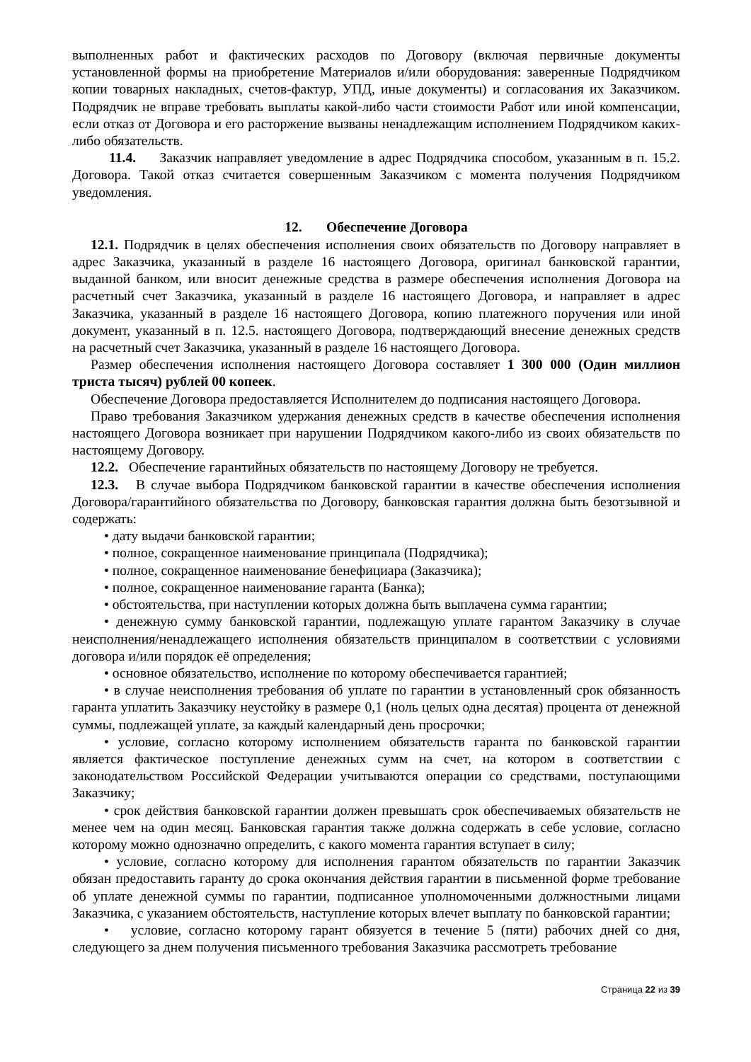выполненных работ и фактических расходов по Договору (включая первичные документы установленной формы на приобретение Материалов и/или оборудования: заверенные Подрядчиком копии товарных накладных, счетов-фактур, УПД, иные документы) и согласования их Заказчиком. Подрядчик не вправе требовать выплаты какой-либо части стоимости Работ или иной компенсации, если отказ от Договора и его расторжение вызваны ненадлежащим исполнением Подрядчиком каких-либо обязательств.
11.4. Заказчик направляет уведомление в адрес Подрядчика способом, указанным в п. 15.2. Договора. Такой отказ считается совершенным Заказчиком с момента получения Подрядчиком уведомления.
12. Обеспечение Договора
12.1. Подрядчик в целях обеспечения исполнения своих обязательств по Договору направляет в адрес Заказчика, указанный в разделе 16 настоящего Договора, оригинал банковской гарантии, выданной банком, или вносит денежные средства в размере обеспечения исполнения Договора на расчетный счет Заказчика, указанный в разделе 16 настоящего Договора, и направляет в адрес Заказчика, указанный в разделе 16 настоящего Договора, копию платежного поручения или иной документ, указанный в п. 12.5. настоящего Договора, подтверждающий внесение денежных средств на расчетный счет Заказчика, указанный в разделе 16 настоящего Договора.
Размер обеспечения исполнения настоящего Договора составляет 1 300 000 (Один миллион триста тысяч) рублей 00 копеек.
Обеспечение Договора предоставляется Исполнителем до подписания настоящего Договора.
Право требования Заказчиком удержания денежных средств в качестве обеспечения исполнения настоящего Договора возникает при нарушении Подрядчиком какого-либо из своих обязательств по настоящему Договору.
12.2. Обеспечение гарантийных обязательств по настоящему Договору не требуется.
12.3. В случае выбора Подрядчиком банковской гарантии в качестве обеспечения исполнения Договора/гарантийного обязательства по Договору, банковская гарантия должна быть безотзывной и содержать:
• дату выдачи банковской гарантии;
• полное, сокращенное наименование принципала (Подрядчика);
• полное, сокращенное наименование бенефициара (Заказчика);
• полное, сокращенное наименование гаранта (Банка);
• обстоятельства, при наступлении которых должна быть выплачена сумма гарантии;
• денежную сумму банковской гарантии, подлежащую уплате гарантом Заказчику в случае неисполнения/ненадлежащего исполнения обязательств принципалом в соответствии с условиями договора и/или порядок её определения;
• основное обязательство, исполнение по которому обеспечивается гарантией;
• в случае неисполнения требования об уплате по гарантии в установленный срок обязанность гаранта уплатить Заказчику неустойку в размере 0,1 (ноль целых одна десятая) процента от денежной суммы, подлежащей уплате, за каждый календарный день просрочки;
• условие, согласно которому исполнением обязательств гаранта по банковской гарантии является фактическое поступление денежных сумм на счет, на котором в соответствии с законодательством Российской Федерации учитываются операции со средствами, поступающими Заказчику;
• срок действия банковской гарантии должен превышать срок обеспечиваемых обязательств не менее чем на один месяц. Банковская гарантия также должна содержать в себе условие, согласно которому можно однозначно определить, с какого момента гарантия вступает в силу;
• условие, согласно которому для исполнения гарантом обязательств по гарантии Заказчик обязан предоставить гаранту до срока окончания действия гарантии в письменной форме требование об уплате денежной суммы по гарантии, подписанное уполномоченными должностными лицами Заказчика, с указанием обстоятельств, наступление которых влечет выплату по банковской гарантии;
• условие, согласно которому гарант обязуется в течение 5 (пяти) рабочих дней со дня, следующего за днем получения письменного требования Заказчика рассмотреть требование
Страница 22 из 39